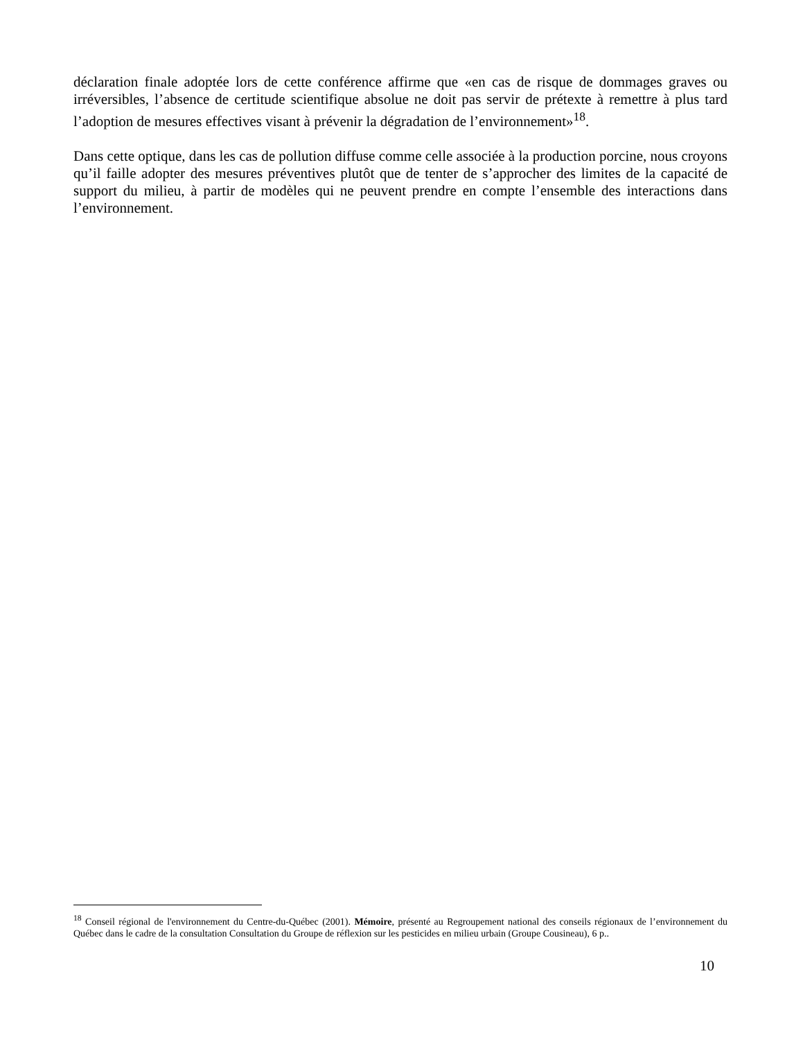déclaration finale adoptée lors de cette conférence affirme que «en cas de risque de dommages graves ou irréversibles, l’absence de certitude scientifique absolue ne doit pas servir de prétexte à remettre à plus tard l’adoption de mesures effectives visant à prévenir la dégradation de l’environnement»<sup>18</sup>.
Dans cette optique, dans les cas de pollution diffuse comme celle associée à la production porcine, nous croyons qu’il faille adopter des mesures préventives plutôt que de tenter de s’approcher des limites de la capacité de support du milieu, à partir de modèles qui ne peuvent prendre en compte l’ensemble des interactions dans l’environnement.
<sup>18</sup> Conseil régional de l'environnement du Centre-du-Québec (2001). Mémoire, présenté au Regroupement national des conseils régionaux de l’environnement du Québec dans le cadre de la consultation Consultation du Groupe de réflexion sur les pesticides en milieu urbain (Groupe Cousineau), 6 p..
10